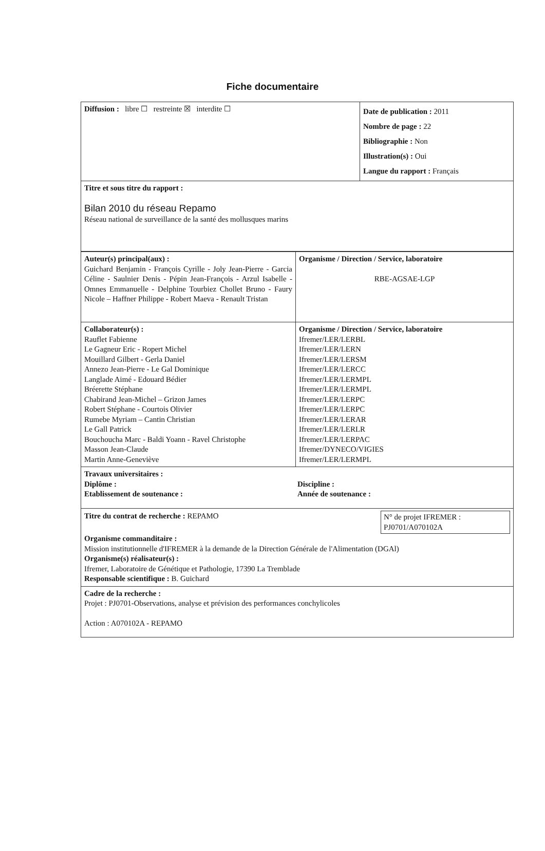Fiche documentaire
| Diffusion : libre ☐ restreinte ☒ interdite ☐ | Date de publication : 2011 Nombre de page : 22 Bibliographie : Non Illustration(s) : Oui Langue du rapport : Français |
| Titre et sous titre du rapport : Bilan 2010 du réseau Repamo Réseau national de surveillance de la santé des mollusques marins | |
| Auteur(s) principal(aux) : Guichard Benjamin - François Cyrille - Joly Jean-Pierre - Garcia Céline - Saulnier Denis - Pépin Jean-François - Arzul Isabelle - Omnes Emmanuelle - Delphine Tourbiez Chollet Bruno - Faury Nicole – Haffner Philippe - Robert Maeva - Renault Tristan | Organisme / Direction / Service, laboratoire RBE-AGSAE-LGP |
| Collaborateur(s) : Rauflet Fabienne Le Gagneur Eric - Ropert Michel Mouillard Gilbert - Gerla Daniel Annezo Jean-Pierre - Le Gal Dominique Langlade Aimé - Edouard Bédier Bréerette Stéphane Chabirand Jean-Michel – Grizon James Robert Stéphane - Courtois Olivier Rumebe Myriam – Cantin Christian Le Gall Patrick Bouchoucha Marc - Baldi Yoann - Ravel Christophe Masson Jean-Claude Martin Anne-Geneviève | Organisme / Direction / Service, laboratoire Ifremer/LER/LERBL Ifremer/LER/LERN Ifremer/LER/LERSM Ifremer/LER/LERCC Ifremer/LER/LERMPL Ifremer/LER/LERMPL Ifremer/LER/LERPC Ifremer/LER/LERPC Ifremer/LER/LERAR Ifremer/LER/LERLR Ifremer/LER/LERPAC Ifremer/DYNECO/VIGIES Ifremer/LER/LERMPL |
| Travaux universitaires : / Diplôme : / Discipline : / / Etablissement de soutenance : / Année de soutenance : / | |
| / Titre du contrat de recherche : REPAMO / N° de projet IFREMER : PJ0701/A070102A / Organisme commanditaire : Mission institutionnelle d'IFREMER à la demande de la Direction Générale de l'Alimentation (DGAl) Organisme(s) réalisateur(s) : Ifremer, Laboratoire de Génétique et Pathologie, 17390 La Tremblade Responsable scientifique : B. Guichard | |
| Cadre de la recherche : Projet : PJ0701-Observations, analyse et prévision des performances conchylicoles Action : A070102A - REPAMO | |